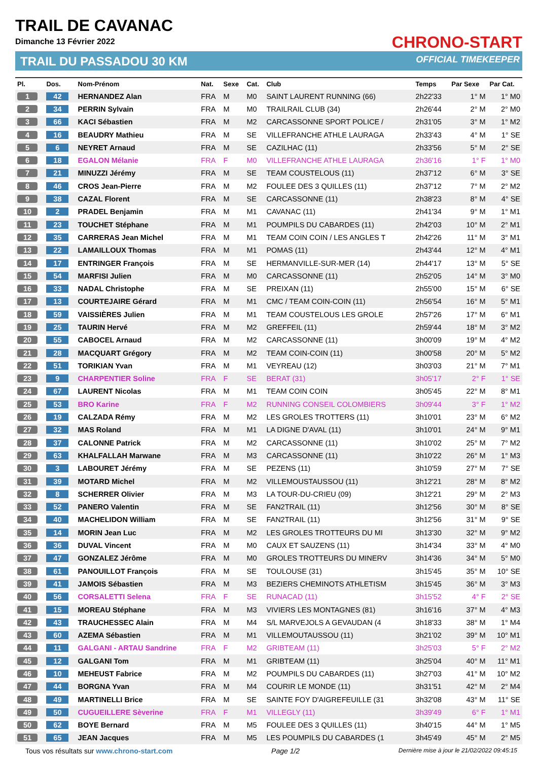TRAIL DE CAVANAC
Dimanche 13 Février 2022
TRAIL DU PASSADOU 30 KM
CHRONO-START
OFFICIAL TIMEKEEPER
| Pl. | Dos. | Nom-Prénom | Nat. | Sexe | Cat. | Club | Temps | Par Sexe | Par Cat. |
| --- | --- | --- | --- | --- | --- | --- | --- | --- | --- |
| 1 | 42 | HERNANDEZ Alan | FRA | M | M0 | SAINT LAURENT RUNNING (66) | 2h22'33 | 1° M | 1° M0 |
| 2 | 34 | PERRIN Sylvain | FRA | M | M0 | TRAILRAIL CLUB (34) | 2h26'44 | 2° M | 2° M0 |
| 3 | 66 | KACI Sébastien | FRA | M | M2 | CARCASSONNE SPORT POLICE / | 2h31'05 | 3° M | 1° M2 |
| 4 | 16 | BEAUDRY Mathieu | FRA | M | SE | VILLEFRANCHE ATHLE LAURAGA | 2h33'43 | 4° M | 1° SE |
| 5 | 6 | NEYRET Arnaud | FRA | M | SE | CAZILHAC (11) | 2h33'56 | 5° M | 2° SE |
| 6 | 18 | EGALON Mélanie | FRA | F | M0 | VILLEFRANCHE ATHLE LAURAGA | 2h36'16 | 1° F | 1° M0 |
| 7 | 21 | MINUZZI Jérémy | FRA | M | SE | TEAM COUSTELOUS (11) | 2h37'12 | 6° M | 3° SE |
| 8 | 46 | CROS Jean-Pierre | FRA | M | M2 | FOULEE DES 3 QUILLES (11) | 2h37'12 | 7° M | 2° M2 |
| 9 | 38 | CAZAL Florent | FRA | M | SE | CARCASSONNE (11) | 2h38'23 | 8° M | 4° SE |
| 10 | 2 | PRADEL Benjamin | FRA | M | M1 | CAVANAC (11) | 2h41'34 | 9° M | 1° M1 |
| 11 | 23 | TOUCHET Stéphane | FRA | M | M1 | POUMPILS DU CABARDES (11) | 2h42'03 | 10° M | 2° M1 |
| 12 | 35 | CARRERAS Jean Michel | FRA | M | M1 | TEAM COIN COIN / LES ANGLES T | 2h42'26 | 11° M | 3° M1 |
| 13 | 22 | LAMAILLOUX Thomas | FRA | M | M1 | POMAS (11) | 2h43'44 | 12° M | 4° M1 |
| 14 | 17 | ENTRINGER François | FRA | M | SE | HERMANVILLE-SUR-MER (14) | 2h44'17 | 13° M | 5° SE |
| 15 | 54 | MARFISI Julien | FRA | M | M0 | CARCASSONNE (11) | 2h52'05 | 14° M | 3° M0 |
| 16 | 33 | NADAL Christophe | FRA | M | SE | PREIXAN (11) | 2h55'00 | 15° M | 6° SE |
| 17 | 13 | COURTEJAIRE Gérard | FRA | M | M1 | CMC / TEAM COIN-COIN (11) | 2h56'54 | 16° M | 5° M1 |
| 18 | 59 | VAISSIÈRES Julien | FRA | M | M1 | TEAM COUSTELOUS LES GROLE | 2h57'26 | 17° M | 6° M1 |
| 19 | 25 | TAURIN Hervé | FRA | M | M2 | GREFFEIL (11) | 2h59'44 | 18° M | 3° M2 |
| 20 | 55 | CABOCEL Arnaud | FRA | M | M2 | CARCASSONNE (11) | 3h00'09 | 19° M | 4° M2 |
| 21 | 28 | MACQUART Grégory | FRA | M | M2 | TEAM COIN-COIN (11) | 3h00'58 | 20° M | 5° M2 |
| 22 | 51 | TORIKIAN Yvan | FRA | M | M1 | VEYREAU (12) | 3h03'03 | 21° M | 7° M1 |
| 23 | 9 | CHARPENTIER Soline | FRA | F | SE | BERAT (31) | 3h05'17 | 2° F | 1° SE |
| 24 | 67 | LAURENT Nicolas | FRA | M | M1 | TEAM COIN COIN | 3h05'45 | 22° M | 8° M1 |
| 25 | 53 | BRO Karine | FRA | F | M2 | RUNNING CONSEIL COLOMBIERS | 3h09'44 | 3° F | 1° M2 |
| 26 | 19 | CALZADA Rémy | FRA | M | M2 | LES GROLES TROTTERS (11) | 3h10'01 | 23° M | 6° M2 |
| 27 | 32 | MAS Roland | FRA | M | M1 | LA DIGNE D'AVAL (11) | 3h10'01 | 24° M | 9° M1 |
| 28 | 37 | CALONNE Patrick | FRA | M | M2 | CARCASSONNE (11) | 3h10'02 | 25° M | 7° M2 |
| 29 | 63 | KHALFALLAH Marwane | FRA | M | M3 | CARCASSONNE (11) | 3h10'22 | 26° M | 1° M3 |
| 30 | 3 | LABOURET Jérémy | FRA | M | SE | PEZENS (11) | 3h10'59 | 27° M | 7° SE |
| 31 | 39 | MOTARD Michel | FRA | M | M2 | VILLEMOUSTAUSSOU (11) | 3h12'21 | 28° M | 8° M2 |
| 32 | 8 | SCHERRER Olivier | FRA | M | M3 | LA TOUR-DU-CRIEU (09) | 3h12'21 | 29° M | 2° M3 |
| 33 | 52 | PANERO Valentin | FRA | M | SE | FAN2TRAIL (11) | 3h12'56 | 30° M | 8° SE |
| 34 | 40 | MACHELIDON William | FRA | M | SE | FAN2TRAIL (11) | 3h12'56 | 31° M | 9° SE |
| 35 | 14 | MORIN Jean Luc | FRA | M | M2 | LES GROLES TROTTEURS DU MI | 3h13'30 | 32° M | 9° M2 |
| 36 | 36 | DUVAL Vincent | FRA | M | M0 | CAUX ET SAUZENS (11) | 3h14'34 | 33° M | 4° M0 |
| 37 | 47 | GONZALEZ Jérôme | FRA | M | M0 | GROLES TROTTEURS DU MINERV | 3h14'36 | 34° M | 5° M0 |
| 38 | 61 | PANOUILLOT François | FRA | M | SE | TOULOUSE (31) | 3h15'45 | 35° M | 10° SE |
| 39 | 41 | JAMOIS Sébastien | FRA | M | M3 | BEZIERS CHEMINOTS ATHLETISM | 3h15'45 | 36° M | 3° M3 |
| 40 | 56 | CORSALETTI Selena | FRA | F | SE | RUNACAD (11) | 3h15'52 | 4° F | 2° SE |
| 41 | 15 | MOREAU Stéphane | FRA | M | M3 | VIVIERS LES MONTAGNES (81) | 3h16'16 | 37° M | 4° M3 |
| 42 | 43 | TRAUCHESSEC Alain | FRA | M | M4 | S/L MARVEJOLS A GEVAUDAN (4 | 3h18'33 | 38° M | 1° M4 |
| 43 | 60 | AZEMA Sébastien | FRA | M | M1 | VILLEMOUTAUSSOU (11) | 3h21'02 | 39° M | 10° M1 |
| 44 | 11 | GALGANI - ARTAU Sandrine | FRA | F | M2 | GRIBTEAM (11) | 3h25'03 | 5° F | 2° M2 |
| 45 | 12 | GALGANI Tom | FRA | M | M1 | GRIBTEAM (11) | 3h25'04 | 40° M | 11° M1 |
| 46 | 10 | MEHEUST Fabrice | FRA | M | M2 | POUMPILS DU CABARDES (11) | 3h27'03 | 41° M | 10° M2 |
| 47 | 44 | BORGNA Yvan | FRA | M | M4 | COURIR LE MONDE (11) | 3h31'51 | 42° M | 2° M4 |
| 48 | 49 | MARTINELLI Brice | FRA | M | SE | SAINTE FOY D'AIGREFEUILLE (31 | 3h32'08 | 43° M | 11° SE |
| 49 | 50 | CUGUEILLERE Sèverine | FRA | F | M1 | VILLEGLY (11) | 3h39'49 | 6° F | 1° M1 |
| 50 | 62 | BOYE Bernard | FRA | M | M5 | FOULEE DES 3 QUILLES (11) | 3h40'15 | 44° M | 1° M5 |
| 51 | 65 | JEAN Jacques | FRA | M | M5 | LES POUMPILS DU CABARDES (1 | 3h45'49 | 45° M | 2° M5 |
Tous vos résultats sur www.chrono-start.com Page 1/2 Dernière mise à jour le 21/02/2022 09:45:15